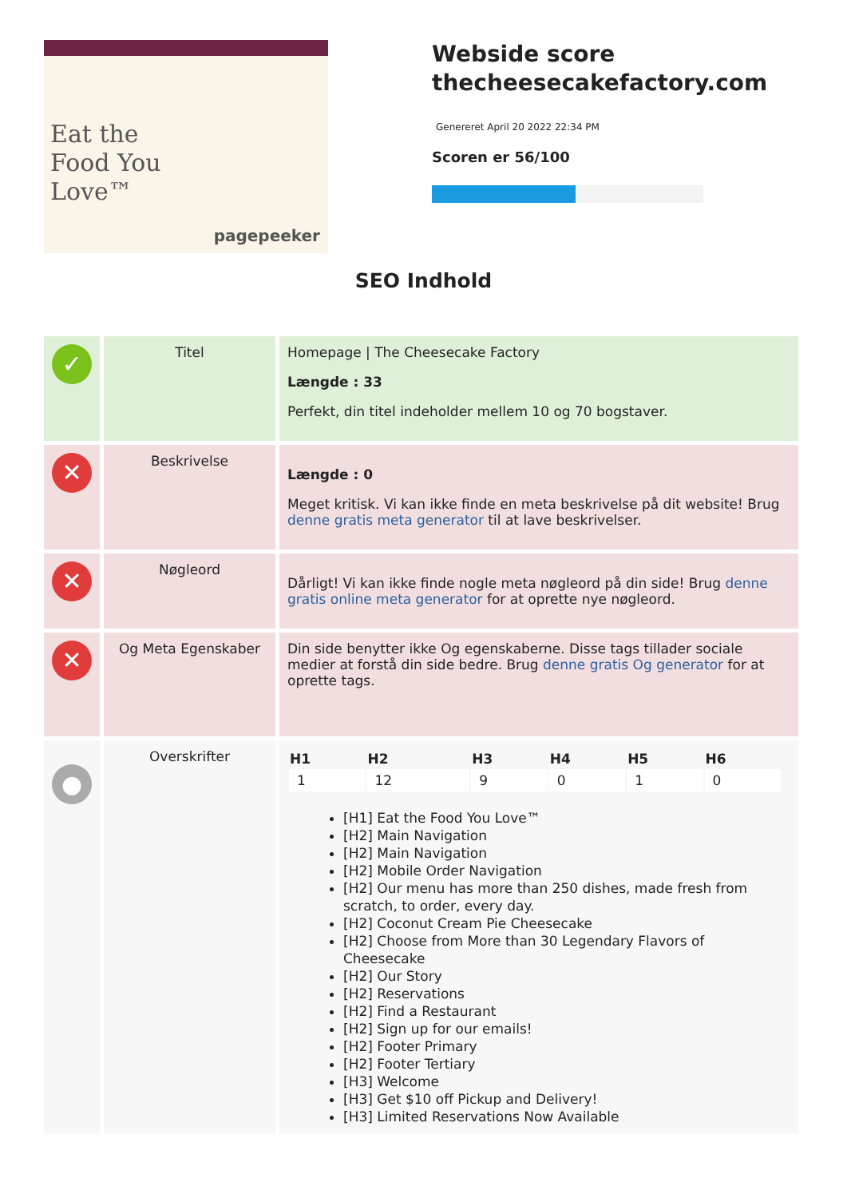Eat the
Food You
Love™
pagepeeker
Webside score
thecheesecakefactory.com
Genereret April 20 2022 22:34 PM
Scoren er 56/100
SEO Indhold
| ✓ | Titel | Homepage / The Cheesecake Factory Længde : 33 Perfekt, din titel indeholder mellem 10 og 70 bogstaver. |
| ✕ | Beskrivelse | Længde : 0 Meget kritisk. Vi kan ikke finde en meta beskrivelse på dit website! Brug denne gratis meta generator til at lave beskrivelser. |
| ✕ | Nøgleord | Dårligt! Vi kan ikke finde nogle meta nøgleord på din side! Brug denne gratis online meta generator for at oprette nye nøgleord. |
| ✕ | Og Meta Egenskaber | Din side benytter ikke Og egenskaberne. Disse tags tillader sociale medier at forstå din side bedre. Brug denne gratis Og generator for at oprette tags. |
| ● | Overskrifter | / H1 / H2 / H3 / H4 / H5 / H6 / / --- / --- / --- / --- / --- / --- / / 1 / 12 / 9 / 0 / 1 / 0 / [H1] Eat the Food You Love™ [H2] Main Navigation [H2] Main Navigation [H2] Mobile Order Navigation [H2] Our menu has more than 250 dishes, made fresh from scratch, to order, every day. [H2] Coconut Cream Pie Cheesecake [H2] Choose from More than 30 Legendary Flavors of Cheesecake [H2] Our Story [H2] Reservations [H2] Find a Restaurant [H2] Sign up for our emails! [H2] Footer Primary [H2] Footer Tertiary [H3] Welcome [H3] Get $10 off Pickup and Delivery! [H3] Limited Reservations Now Available |